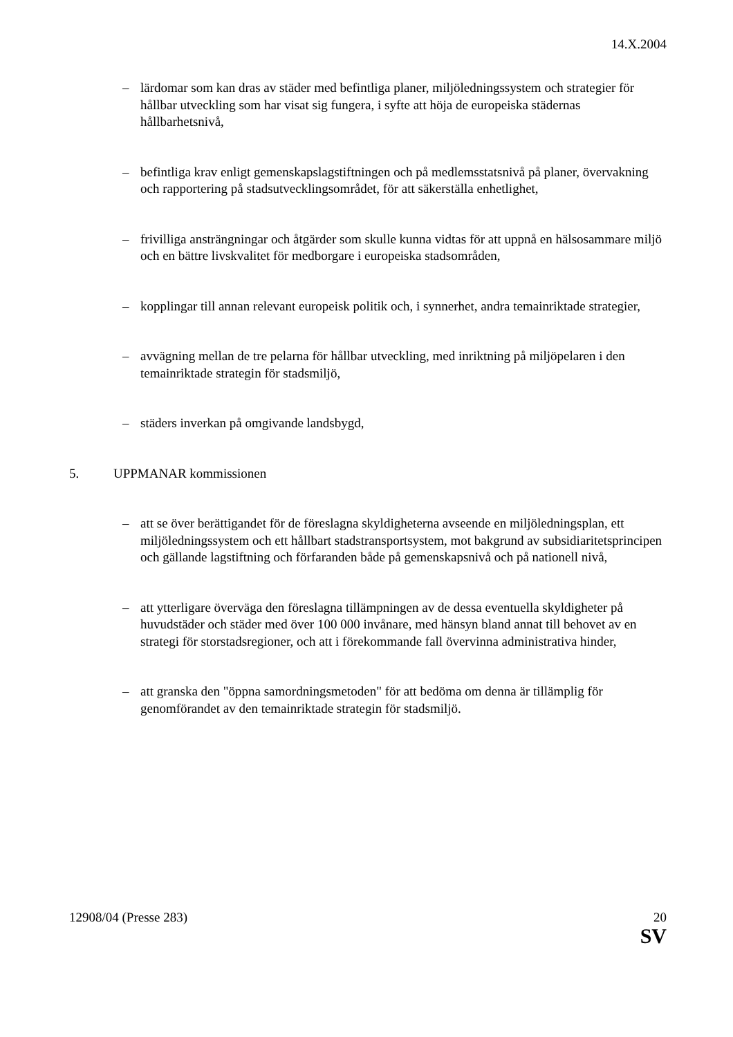14.X.2004
– lärdomar som kan dras av städer med befintliga planer, miljöledningssystem och strategier för hållbar utveckling som har visat sig fungera, i syfte att höja de europeiska städernas hållbarhetsnivå,
– befintliga krav enligt gemenskapslagstiftningen och på medlemsstatsnivå på planer, övervakning och rapportering på stadsutvecklingsområdet, för att säkerställa enhetlighet,
– frivilliga ansträngningar och åtgärder som skulle kunna vidtas för att uppnå en hälsosammare miljö och en bättre livskvalitet för medborgare i europeiska stadsområden,
– kopplingar till annan relevant europeisk politik och, i synnerhet, andra temainriktade strategier,
– avvägning mellan de tre pelarna för hållbar utveckling, med inriktning på miljöpelaren i den temainriktade strategin för stadsmiljö,
– städers inverkan på omgivande landsbygd,
5. UPPMANAR kommissionen
– att se över berättigandet för de föreslagna skyldigheterna avseende en miljöledningsplan, ett miljöledningssystem och ett hållbart stadstransportsystem, mot bakgrund av subsidiaritetsprincipen och gällande lagstiftning och förfaranden både på gemenskapsnivå och på nationell nivå,
– att ytterligare överväga den föreslagna tillämpningen av de dessa eventuella skyldigheter på huvudstäder och städer med över 100 000 invånare, med hänsyn bland annat till behovet av en strategi för storstadsregioner, och att i förekommande fall övervinna administrativa hinder,
– att granska den "öppna samordningsmetoden" för att bedöma om denna är tillämplig för genomförandet av den temainriktade strategin för stadsmiljö.
12908/04 (Presse 283) 20
SV